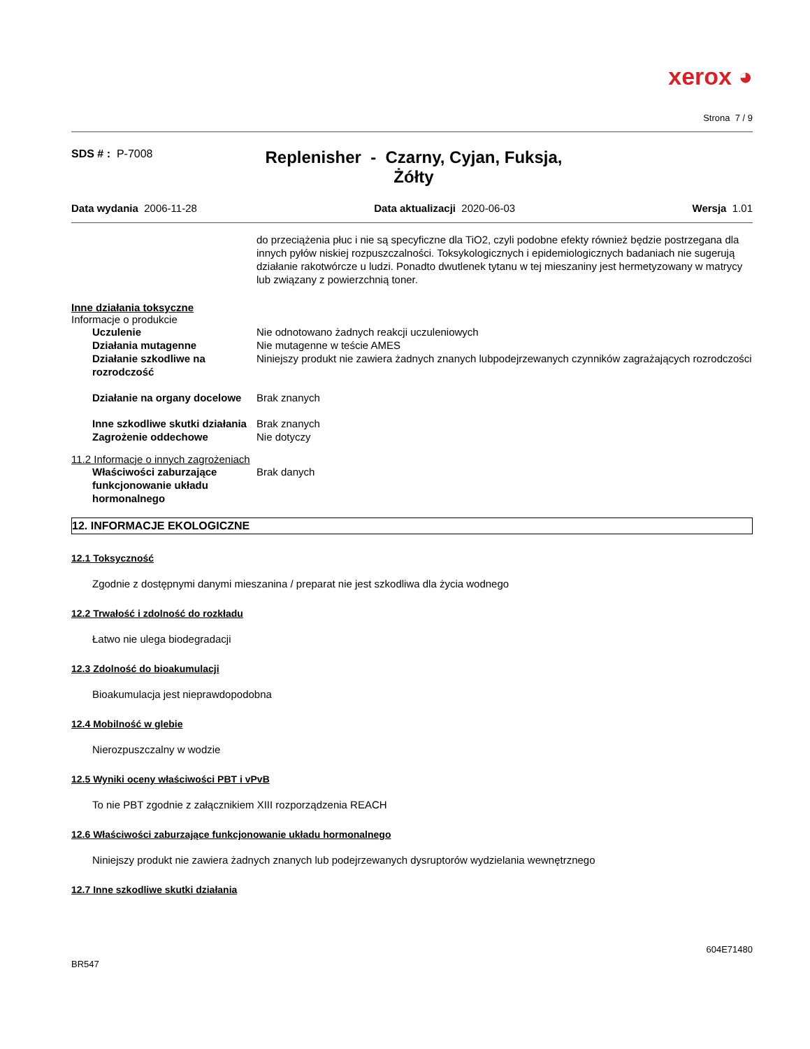xerox ◕
Strona 7 / 9
SDS # : P-7008
Replenisher - Czarny, Cyjan, Fuksja, Żółty
Data wydania 2006-11-28 Data aktualizacji 2020-06-03 Wersja 1.01
do przeciążenia płuc i nie są specyficzne dla TiO2, czyli podobne efekty również będzie postrzegana dla innych pyłów niskiej rozpuszczalności. Toksykologicznych i epidemiologicznych badaniach nie sugerują działanie rakotwórcze u ludzi. Ponadto dwutlenek tytanu w tej mieszaniny jest hermetyzowany w matrycy lub związany z powierzchnią toner.
Inne działania toksyczne
Informacje o produkcie
Uczulenie Nie odnotowano żadnych reakcji uczuleniowych
Działania mutagenne Nie mutagenne w teście AMES
Działanie szkodliwe na rozrodczość
Niniejszy produkt nie zawiera żadnych znanych lubpodejrzewanych czynników zagrażających rozrodczości
Działanie na organy docelowe Brak znanych
Inne szkodliwe skutki działania
Brak znanych
Zagrożenie oddechowe Nie dotyczy
11.2 Informacje o innych zagrożeniach
Właściwości zaburzające funkcjonowanie układu hormonalnego
Brak danych
12. INFORMACJE EKOLOGICZNE
12.1 Toksyczność
Zgodnie z dostępnymi danymi mieszanina / preparat nie jest szkodliwa dla życia wodnego
12.2 Trwałość i zdolność do rozkładu
Łatwo nie ulega biodegradacji
12.3 Zdolność do bioakumulacji
Bioakumulacja jest nieprawdopodobna
12.4 Mobilność w glebie
Nierozpuszczalny w wodzie
12.5 Wyniki oceny właściwości PBT i vPvB
To nie PBT zgodnie z załącznikiem XIII rozporządzenia REACH
12.6 Właściwości zaburzające funkcjonowanie układu hormonalnego
Niniejszy produkt nie zawiera żadnych znanych lub podejrzewanych dysruptorów wydzielania wewnętrznego
12.7 Inne szkodliwe skutki działania
604E71480
BR547